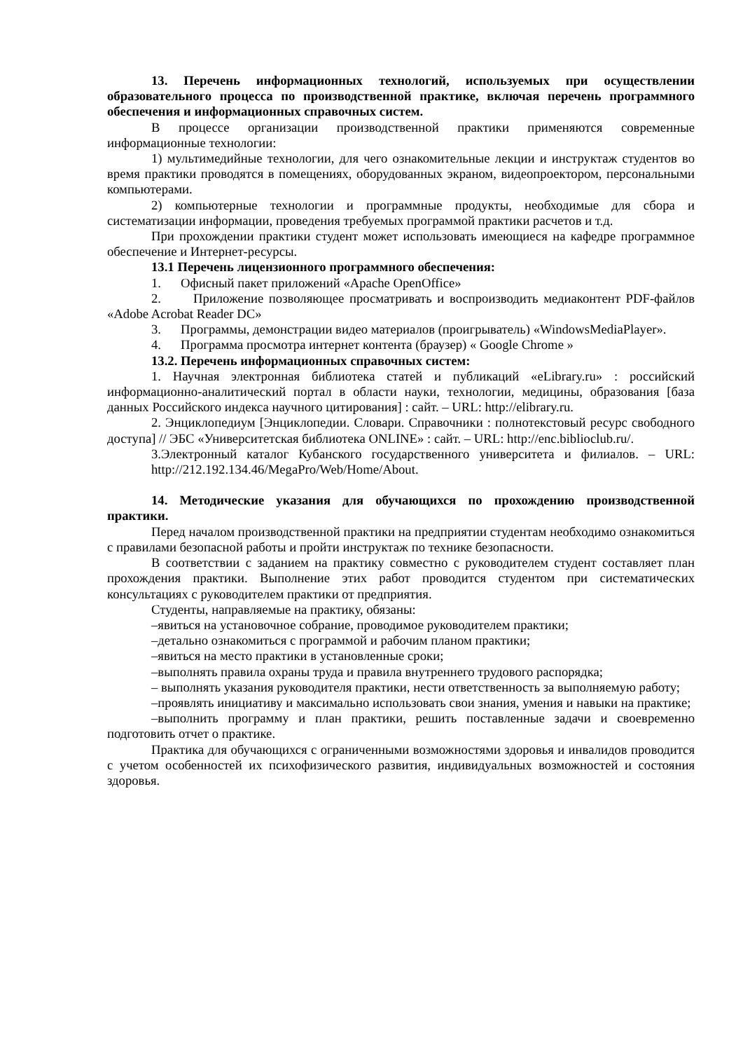13. Перечень информационных технологий, используемых при осуществлении образовательного процесса по производственной практике, включая перечень программного обеспечения и информационных справочных систем.
В процессе организации производственной практики применяются современные информационные технологии:
1) мультимедийные технологии, для чего ознакомительные лекции и инструктаж студентов во время практики проводятся в помещениях, оборудованных экраном, видеопроектором, персональными компьютерами.
2) компьютерные технологии и программные продукты, необходимые для сбора и систематизации информации, проведения требуемых программой практики расчетов и т.д.
При прохождении практики студент может использовать имеющиеся на кафедре программное обеспечение и Интернет-ресурсы.
13.1 Перечень лицензионного программного обеспечения:
1. Офисный пакет приложений «Apache OpenOffice»
2. Приложение позволяющее просматривать и воспроизводить медиаконтент PDF-файлов «Adobe Acrobat Reader DC»
3. Программы, демонстрации видео материалов (проигрыватель) «WindowsMediaPlayer».
4. Программа просмотра интернет контента (браузер) « Google Chrome »
13.2. Перечень информационных справочных систем:
1. Научная электронная библиотека статей и публикаций «eLibrary.ru» : российский информационно-аналитический портал в области науки, технологии, медицины, образования [база данных Российского индекса научного цитирования] : сайт. – URL: http://elibrary.ru.
2. Энциклопедиум [Энциклопедии. Словари. Справочники : полнотекстовый ресурс свободного доступа] // ЭБС «Университетская библиотека ONLINE» : сайт. – URL: http://enc.biblioclub.ru/.
3.Электронный каталог Кубанского государственного университета и филиалов. – URL: http://212.192.134.46/MegaPro/Web/Home/About.
14. Методические указания для обучающихся по прохождению производственной практики.
Перед началом производственной практики на предприятии студентам необходимо ознакомиться с правилами безопасной работы и пройти инструктаж по технике безопасности.
В соответствии с заданием на практику совместно с руководителем студент составляет план прохождения практики. Выполнение этих работ проводится студентом при систематических консультациях с руководителем практики от предприятия.
Студенты, направляемые на практику, обязаны:
–явиться на установочное собрание, проводимое руководителем практики;
–детально ознакомиться с программой и рабочим планом практики;
–явиться на место практики в установленные сроки;
–выполнять правила охраны труда и правила внутреннего трудового распорядка;
– выполнять указания руководителя практики, нести ответственность за выполняемую работу;
–проявлять инициативу и максимально использовать свои знания, умения и навыки на практике;
–выполнить программу и план практики, решить поставленные задачи и своевременно подготовить отчет о практике.
Практика для обучающихся с ограниченными возможностями здоровья и инвалидов проводится с учетом особенностей их психофизического развития, индивидуальных возможностей и состояния здоровья.